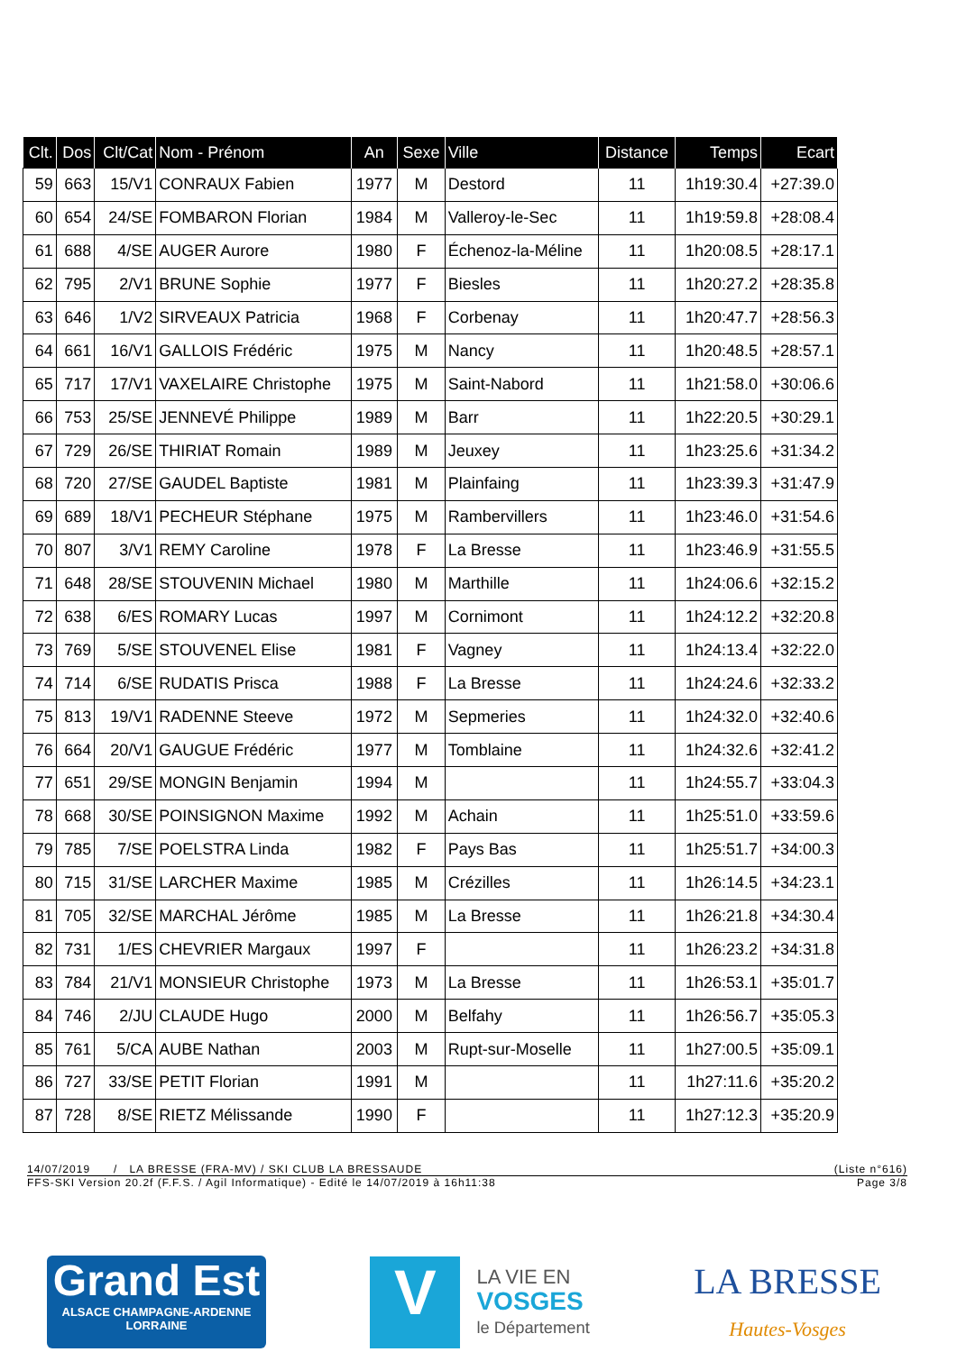| Clt. | Dos | Clt/Cat | Nom - Prénom | An | Sexe | Ville | Distance | Temps | Ecart |
| --- | --- | --- | --- | --- | --- | --- | --- | --- | --- |
| 59 | 663 | 15/V1 | CONRAUX Fabien | 1977 | M | Destord | 11 | 1h19:30.4 | +27:39.0 |
| 60 | 654 | 24/SE | FOMBARON Florian | 1984 | M | Valleroy-le-Sec | 11 | 1h19:59.8 | +28:08.4 |
| 61 | 688 | 4/SE | AUGER Aurore | 1980 | F | Échenoz-la-Méline | 11 | 1h20:08.5 | +28:17.1 |
| 62 | 795 | 2/V1 | BRUNE Sophie | 1977 | F | Biesles | 11 | 1h20:27.2 | +28:35.8 |
| 63 | 646 | 1/V2 | SIRVEAUX Patricia | 1968 | F | Corbenay | 11 | 1h20:47.7 | +28:56.3 |
| 64 | 661 | 16/V1 | GALLOIS Frédéric | 1975 | M | Nancy | 11 | 1h20:48.5 | +28:57.1 |
| 65 | 717 | 17/V1 | VAXELAIRE Christophe | 1975 | M | Saint-Nabord | 11 | 1h21:58.0 | +30:06.6 |
| 66 | 753 | 25/SE | JENNEVÉ Philippe | 1989 | M | Barr | 11 | 1h22:20.5 | +30:29.1 |
| 67 | 729 | 26/SE | THIRIAT Romain | 1989 | M | Jeuxey | 11 | 1h23:25.6 | +31:34.2 |
| 68 | 720 | 27/SE | GAUDEL Baptiste | 1981 | M | Plainfaing | 11 | 1h23:39.3 | +31:47.9 |
| 69 | 689 | 18/V1 | PECHEUR Stéphane | 1975 | M | Rambervillers | 11 | 1h23:46.0 | +31:54.6 |
| 70 | 807 | 3/V1 | REMY Caroline | 1978 | F | La Bresse | 11 | 1h23:46.9 | +31:55.5 |
| 71 | 648 | 28/SE | STOUVENIN Michael | 1980 | M | Marthille | 11 | 1h24:06.6 | +32:15.2 |
| 72 | 638 | 6/ES | ROMARY Lucas | 1997 | M | Cornimont | 11 | 1h24:12.2 | +32:20.8 |
| 73 | 769 | 5/SE | STOUVENEL Elise | 1981 | F | Vagney | 11 | 1h24:13.4 | +32:22.0 |
| 74 | 714 | 6/SE | RUDATIS Prisca | 1988 | F | La Bresse | 11 | 1h24:24.6 | +32:33.2 |
| 75 | 813 | 19/V1 | RADENNE Steeve | 1972 | M | Sepmeries | 11 | 1h24:32.0 | +32:40.6 |
| 76 | 664 | 20/V1 | GAUGUE Frédéric | 1977 | M | Tomblaine | 11 | 1h24:32.6 | +32:41.2 |
| 77 | 651 | 29/SE | MONGIN Benjamin | 1994 | M | | 11 | 1h24:55.7 | +33:04.3 |
| 78 | 668 | 30/SE | POINSIGNON Maxime | 1992 | M | Achain | 11 | 1h25:51.0 | +33:59.6 |
| 79 | 785 | 7/SE | POELSTRA Linda | 1982 | F | Pays Bas | 11 | 1h25:51.7 | +34:00.3 |
| 80 | 715 | 31/SE | LARCHER Maxime | 1985 | M | Crézilles | 11 | 1h26:14.5 | +34:23.1 |
| 81 | 705 | 32/SE | MARCHAL Jérôme | 1985 | M | La Bresse | 11 | 1h26:21.8 | +34:30.4 |
| 82 | 731 | 1/ES | CHEVRIER Margaux | 1997 | F | | 11 | 1h26:23.2 | +34:31.8 |
| 83 | 784 | 21/V1 | MONSIEUR Christophe | 1973 | M | La Bresse | 11 | 1h26:53.1 | +35:01.7 |
| 84 | 746 | 2/JU | CLAUDE Hugo | 2000 | M | Belfahy | 11 | 1h26:56.7 | +35:05.3 |
| 85 | 761 | 5/CA | AUBE Nathan | 2003 | M | Rupt-sur-Moselle | 11 | 1h27:00.5 | +35:09.1 |
| 86 | 727 | 33/SE | PETIT Florian | 1991 | M | | 11 | 1h27:11.6 | +35:20.2 |
| 87 | 728 | 8/SE | RIETZ Mélissande | 1990 | F | | 11 | 1h27:12.3 | +35:20.9 |
14/07/2019 / LA BRESSE (FRA-MV) / SKI CLUB LA BRESSAUDE (Liste n°616)
FFS-SKI Version 20.2f (F.F.S. / Agil Informatique) - Edité le 14/07/2019 à 16h11:38 Page 3/8
Grand Est
ALSACE CHAMPAGNE-ARDENNE LORRAINE
V
LA VIE EN
VOSGES
le Département
LA BRESSE
Hautes-Vosges